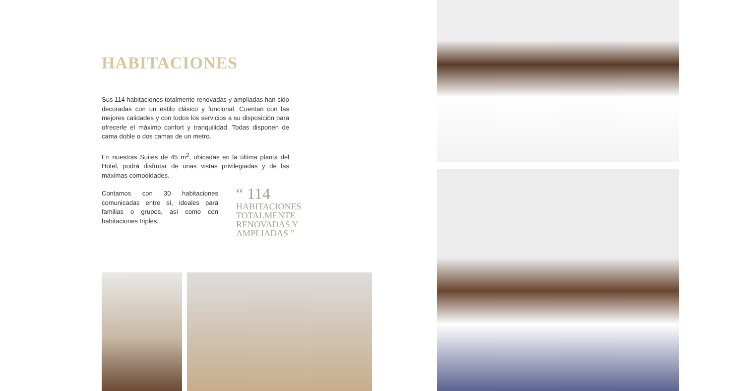HABITACIONES
Sus 114 habitaciones totalmente renovadas y ampliadas han sido decoradas con un estilo clásico y funcional. Cuentan con las mejores calidades y con todos los servicios a su disposición para ofrecerle el máximo confort y tranquilidad. Todas disponen de cama doble o dos camas de un metro.
En nuestras Suites de 45 m<sup>2</sup>, ubicadas en la última planta del Hotel, podrá disfrutar de unas vistas privilegiadas y de las máximas comodidades.
Contamos con 30 habitaciones comunicadas entre sí, ideales para familias o grupos, así como con habitaciones triples.
“ 114
HABITACIONES
TOTALMENTE
RENOVADAS Y
AMPLIADAS ”